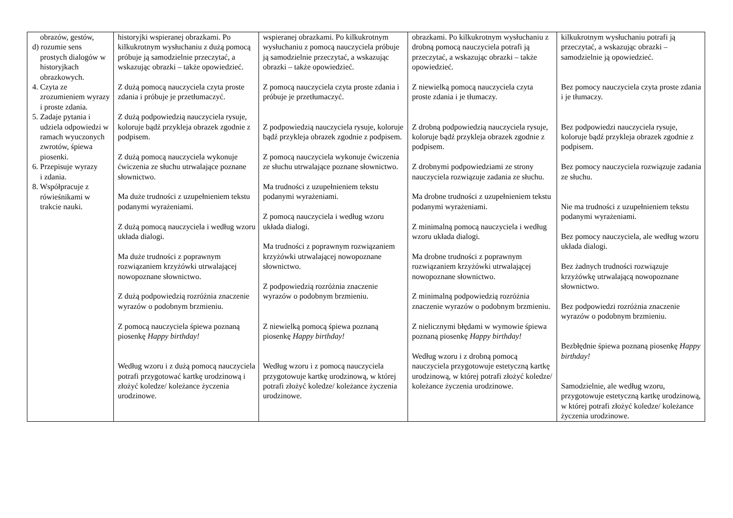| obrazów, gestów, d) rozumie sens prostych dialogów w historyjkach obrazkowych. 4. Czyta ze zrozumieniem wyrazy i proste zdania. 5. Zadaje pytania i udziela odpowiedzi w ramach wyuczonych zwrotów, śpiewa piosenki. 6. Przepisuje wyrazy i zdania. 8. Współpracuje z rówieśnikami w trakcie nauki. | historyjki wspieranej obrazkami. Po kilkukrotnym wysłuchaniu z dużą pomocą próbuje ją samodzielnie przeczytać, a wskazując obrazki – także opowiedzieć. Z dużą pomocą nauczyciela czyta proste zdania i próbuje je przetłumaczyć. Z dużą podpowiedzią nauczyciela rysuje, koloruje bądź przykleja obrazek zgodnie z podpisem. Z dużą pomocą nauczyciela wykonuje ćwiczenia ze słuchu utrwalające poznane słownictwo. Ma duże trudności z uzupełnieniem tekstu podanymi wyrażeniami. Z dużą pomocą nauczyciela i według wzoru układa dialogi. Ma duże trudności z poprawnym rozwiązaniem krzyżówki utrwalającej nowopoznane słownictwo. Z dużą podpowiedzią rozróżnia znaczenie wyrazów o podobnym brzmieniu. Z pomocą nauczyciela śpiewa poznaną piosenkę Happy birthday! Według wzoru i z dużą pomocą nauczyciela potrafi przygotować kartkę urodzinową i złożyć koledze/ koleżance życzenia urodzinowe. | wspieranej obrazkami. Po kilkukrotnym wysłuchaniu z pomocą nauczyciela próbuje ją samodzielnie przeczytać, a wskazując obrazki – także opowiedzieć. Z pomocą nauczyciela czyta proste zdania i próbuje je przetłumaczyć. Z podpowiedzią nauczyciela rysuje, koloruje bądź przykleja obrazek zgodnie z podpisem. Z pomocą nauczyciela wykonuje ćwiczenia ze słuchu utrwalające poznane słownictwo. Ma trudności z uzupełnieniem tekstu podanymi wyrażeniami. Z pomocą nauczyciela i według wzoru układa dialogi. Ma trudności z poprawnym rozwiązaniem krzyżówki utrwalającej nowopoznane słownictwo. Z podpowiedzią rozróżnia znaczenie wyrazów o podobnym brzmieniu. Z niewielką pomocą śpiewa poznaną piosenkę Happy birthday! Według wzoru i z pomocą nauczyciela przygotowuje kartkę urodzinową, w której potrafi złożyć koledze/ koleżance życzenia urodzinowe. | obrazkami. Po kilkukrotnym wysłuchaniu z drobną pomocą nauczyciela potrafi ją przeczytać, a wskazując obrazki – także opowiedzieć. Z niewielką pomocą nauczyciela czyta proste zdania i je tłumaczy. Z drobną podpowiedzią nauczyciela rysuje, koloruje bądź przykleja obrazek zgodnie z podpisem. Z drobnymi podpowiedziami ze strony nauczyciela rozwiązuje zadania ze słuchu. Ma drobne trudności z uzupełnieniem tekstu podanymi wyrażeniami. Z minimalną pomocą nauczyciela i według wzoru układa dialogi. Ma drobne trudności z poprawnym rozwiązaniem krzyżówki utrwalającej nowopoznane słownictwo. Z minimalną podpowiedzią rozróżnia znaczenie wyrazów o podobnym brzmieniu. Z nielicznymi błędami w wymowie śpiewa poznaną piosenkę Happy birthday! Według wzoru i z drobną pomocą nauczyciela przygotowuje estetyczną kartkę urodzinową, w której potrafi złożyć koledze/ koleżance życzenia urodzinowe. | kilkukrotnym wysłuchaniu potrafi ją przeczytać, a wskazując obrazki – samodzielnie ją opowiedzieć. Bez pomocy nauczyciela czyta proste zdania i je tłumaczy. Bez podpowiedzi nauczyciela rysuje, koloruje bądź przykleja obrazek zgodnie z podpisem. Bez pomocy nauczyciela rozwiązuje zadania ze słuchu. Nie ma trudności z uzupełnieniem tekstu podanymi wyrażeniami. Bez pomocy nauczyciela, ale według wzoru układa dialogi. Bez żadnych trudności rozwiązuje krzyżówkę utrwalającą nowopoznane słownictwo. Bez podpowiedzi rozróżnia znaczenie wyrazów o podobnym brzmieniu. Bezbłędnie śpiewa poznaną piosenkę Happy birthday! Samodzielnie, ale według wzoru, przygotowuje estetyczną kartkę urodzinową, w której potrafi złożyć koledze/ koleżance życzenia urodzinowe. |